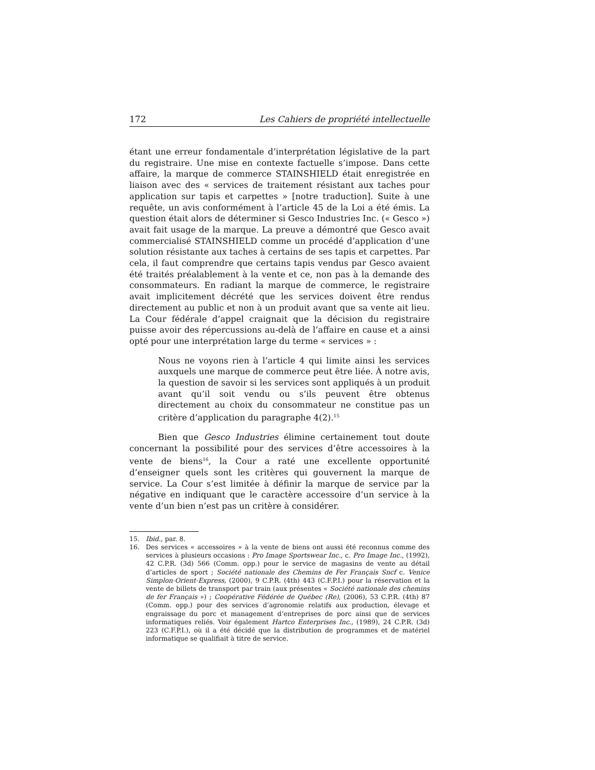172 Les Cahiers de propriété intellectuelle
étant une erreur fondamentale d’interprétation législative de la part du registraire. Une mise en contexte factuelle s’impose. Dans cette affaire, la marque de commerce STAINSHIELD était enregistrée en liaison avec des « services de traitement résistant aux taches pour application sur tapis et carpettes » [notre traduction]. Suite à une requête, un avis conformément à l’article 45 de la Loi a été émis. La question était alors de déterminer si Gesco Industries Inc. (« Gesco ») avait fait usage de la marque. La preuve a démontré que Gesco avait commercialisé STAINSHIELD comme un procédé d’application d’une solution résistante aux taches à certains de ses tapis et carpettes. Par cela, il faut comprendre que certains tapis vendus par Gesco avaient été traités préalablement à la vente et ce, non pas à la demande des consommateurs. En radiant la marque de commerce, le registraire avait implicitement décrété que les services doivent être rendus directement au public et non à un produit avant que sa vente ait lieu. La Cour fédérale d’appel craignait que la décision du registraire puisse avoir des répercussions au-delà de l’affaire en cause et a ainsi opté pour une interprétation large du terme « services » :
Nous ne voyons rien à l’article 4 qui limite ainsi les services auxquels une marque de commerce peut être liée. À notre avis, la question de savoir si les services sont appliqués à un produit avant qu’il soit vendu ou s’ils peuvent être obtenus directement au choix du consommateur ne constitue pas un critère d’application du paragraphe 4(2).<sup>15</sup>
Bien que Gesco Industries élimine certainement tout doute concernant la possibilité pour des services d’être accessoires à la vente de biens<sup>16</sup>, la Cour a raté une excellente opportunité d’enseigner quels sont les critères qui gouvernent la marque de service. La Cour s’est limitée à définir la marque de service par la négative en indiquant que le caractère accessoire d’un service à la vente d’un bien n’est pas un critère à considérer.
15. Ibid., par. 8.
16. Des services « accessoires » à la vente de biens ont aussi été reconnus comme des services à plusieurs occasions : Pro Image Sportswear Inc., c. Pro Image Inc., (1992), 42 C.P.R. (3d) 566 (Comm. opp.) pour le service de magasins de vente au détail d’articles de sport ; Société nationale des Chemins de Fer Français Sncf c. Venice Simplon-Orient-Express, (2000), 9 C.P.R. (4th) 443 (C.F.P.I.) pour la réservation et la vente de billets de transport par train (aux présentes « Société nationale des chemins de fer Français ») ; Coopérative Fédérée de Québec (Re), (2006), 53 C.P.R. (4th) 87 (Comm. opp.) pour des services d’agronomie relatifs aux production, élevage et engraissage du porc et management d’entreprises de porc ainsi que de services informatiques reliés. Voir également Hartco Enterprises Inc., (1989), 24 C.P.R. (3d) 223 (C.F.P.I.), où il a été décidé que la distribution de programmes et de matériel informatique se qualifiait à titre de service.